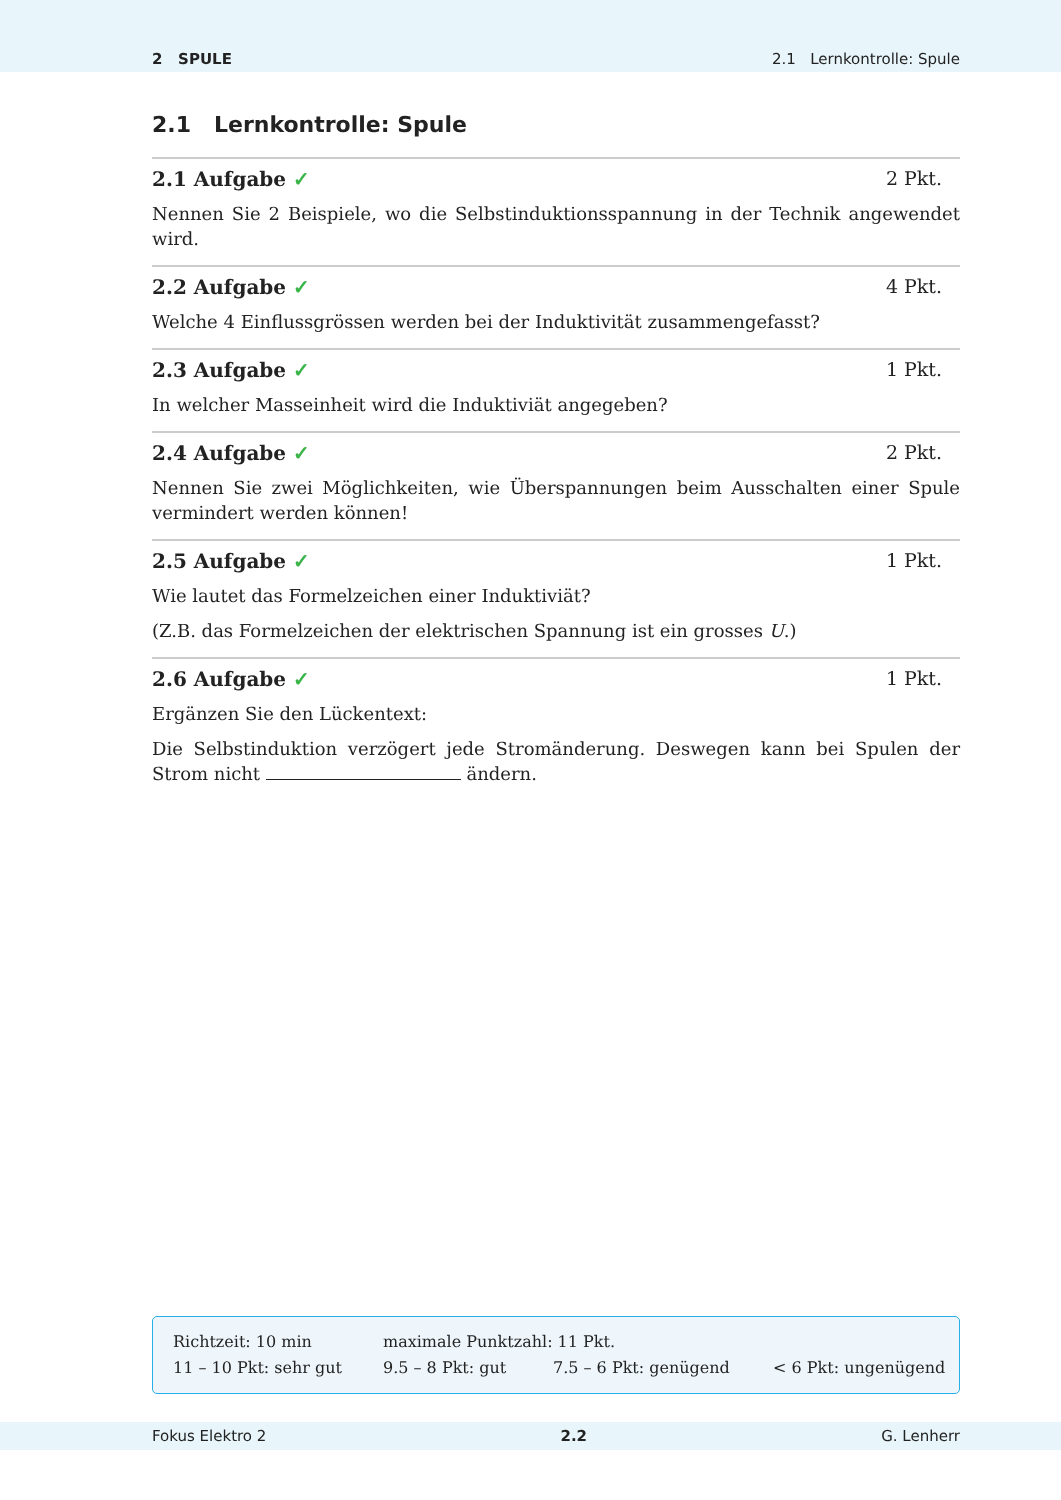2 SPULE 2.1 Lernkontrolle: Spule
2.1 Lernkontrolle: Spule
2.1 Aufgabe ✓ 2 Pkt.
Nennen Sie 2 Beispiele, wo die Selbstinduktionsspannung in der Technik angewendet wird.
2.2 Aufgabe ✓ 4 Pkt.
Welche 4 Einflussgrössen werden bei der Induktivität zusammengefasst?
2.3 Aufgabe ✓ 1 Pkt.
In welcher Masseinheit wird die Induktiviät angegeben?
2.4 Aufgabe ✓ 2 Pkt.
Nennen Sie zwei Möglichkeiten, wie Überspannungen beim Ausschalten einer Spule vermindert werden können!
2.5 Aufgabe ✓ 1 Pkt.
Wie lautet das Formelzeichen einer Induktiviät?
(Z.B. das Formelzeichen der elektrischen Spannung ist ein grosses U.)
2.6 Aufgabe ✓ 1 Pkt.
Ergänzen Sie den Lückentext:
Die Selbstinduktion verzögert jede Stromänderung. Deswegen kann bei Spulen der Strom nicht ändern.
Richtzeit: 10 min maximale Punktzahl: 11 Pkt.
11 – 10 Pkt: sehr gut 9.5 – 8 Pkt: gut 7.5 – 6 Pkt: genügend < 6 Pkt: ungenügend
Fokus Elektro 2 2.2 G. Lenherr